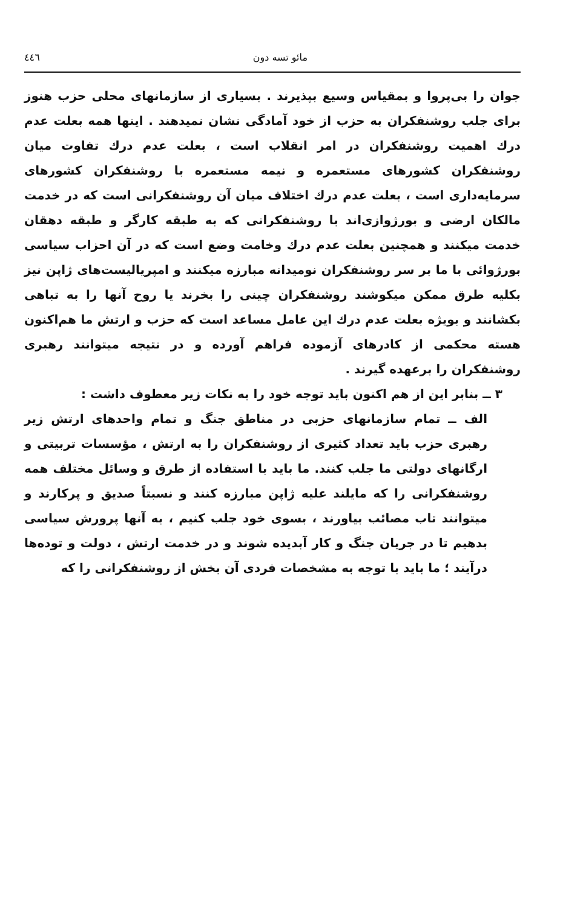مائو تسه دون ٤٤٦
جوان را بی‌پروا و بمقیاس وسیع بپذیرند . بسیاری از سازمانهای محلی حزب هنوز برای جلب روشنفکران به حزب از خود آمادگی نشان نمیدهند . اینها همه بعلت عدم درك اهمیت روشنفکران در امر انقلاب است ، بعلت عدم درك تفاوت میان روشنفکران کشورهای مستعمره و نیمه مستعمره با روشنفکران کشورهای سرمایه‌داری است ، بعلت عدم درك اختلاف میان آن روشنفکرانی است که در خدمت مالکان ارضی و بورژوازی‌اند با روشنفکرانی که به طبقه کارگر و طبقه دهقان خدمت میکنند و همچنین بعلت عدم درك وخامت وضع است که در آن احزاب سیاسی بورژوائی با ما بر سر روشنفکران نومیدانه مبارزه میکنند و امپریالیست‌های ژاپن نیز بکلیه طرق ممکن میکوشند روشنفکران چینی را بخرند یا روح آنها را به تباهی بکشانند و بویژه بعلت عدم درك این عامل مساعد است که حزب و ارتش ما هم‌اکنون هسته محکمی از کادرهای آزموده فراهم آورده و در نتیجه میتوانند رهبری روشنفکران را برعهده گیرند .
۳ ــ بنابر این از هم اکنون باید توجه خود را به نکات زیر معطوف داشت :
الف ــ تمام سازمانهای حزبی در مناطق جنگ و تمام واحدهای ارتش زیر رهبری حزب باید تعداد کثیری از روشنفکران را به ارتش ، مؤسسات تربیتی و ارگانهای دولتی ما جلب کنند. ما باید با استفاده از طرق و وسائل مختلف همه روشنفکرانی را که مایلند علیه ژاپن مبارزه کنند و نسبتاً صدیق و پرکارند و میتوانند تاب مصائب بیاورند ، بسوی خود جلب کنیم ، به آنها پرورش سیاسی بدهیم تا در جریان جنگ و کار آبدیده شوند و در خدمت ارتش ، دولت و توده‌ها درآیند ؛ ما باید با توجه به مشخصات فردی آن بخش از روشنفکرانی را که